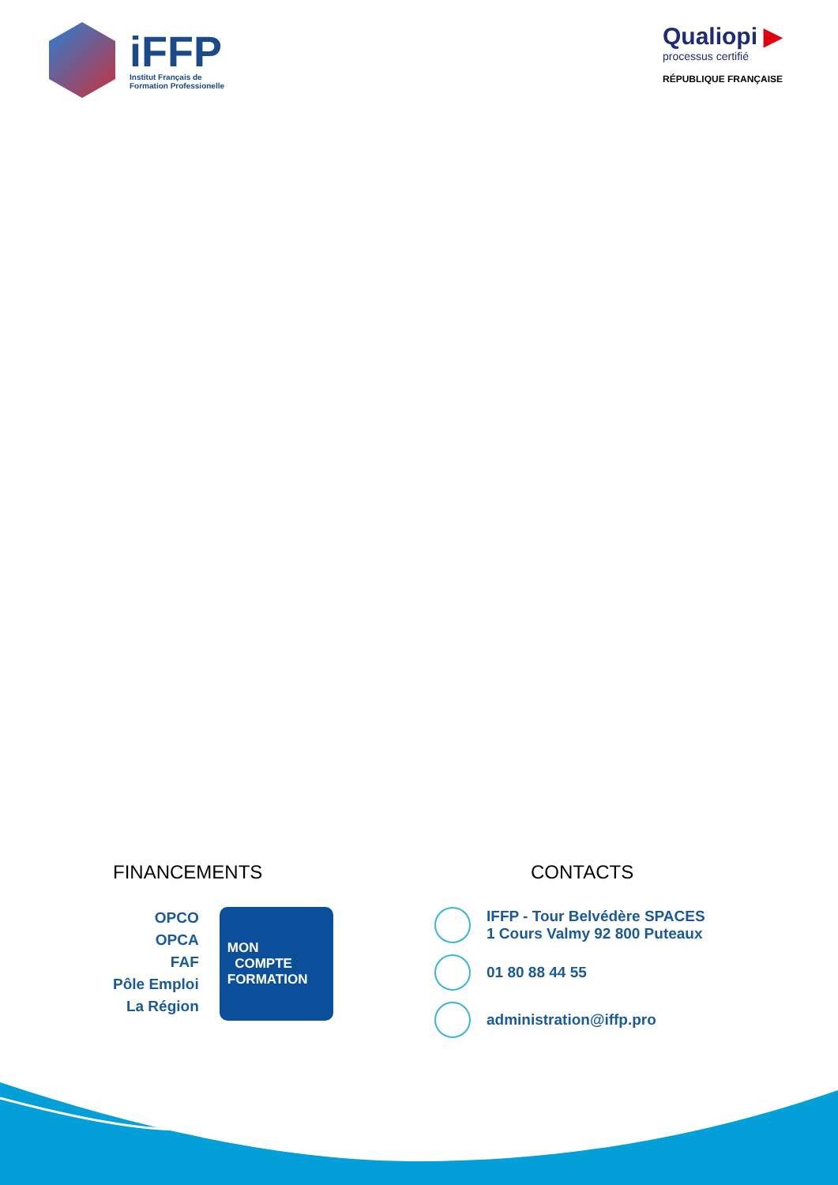iFFP
Institut Français de
Formation Professionelle
Qualiopi ▶
processus certifié
RÉPUBLIQUE FRANÇAISE
FINANCEMENTS
OPCO
OPCA
FAF
Pôle Emploi
La Région
MON
COMPTE
FORMATION
CONTACTS
IFFP - Tour Belvédère SPACES
1 Cours Valmy 92 800 Puteaux
01 80 88 44 55
administration@iffp.pro